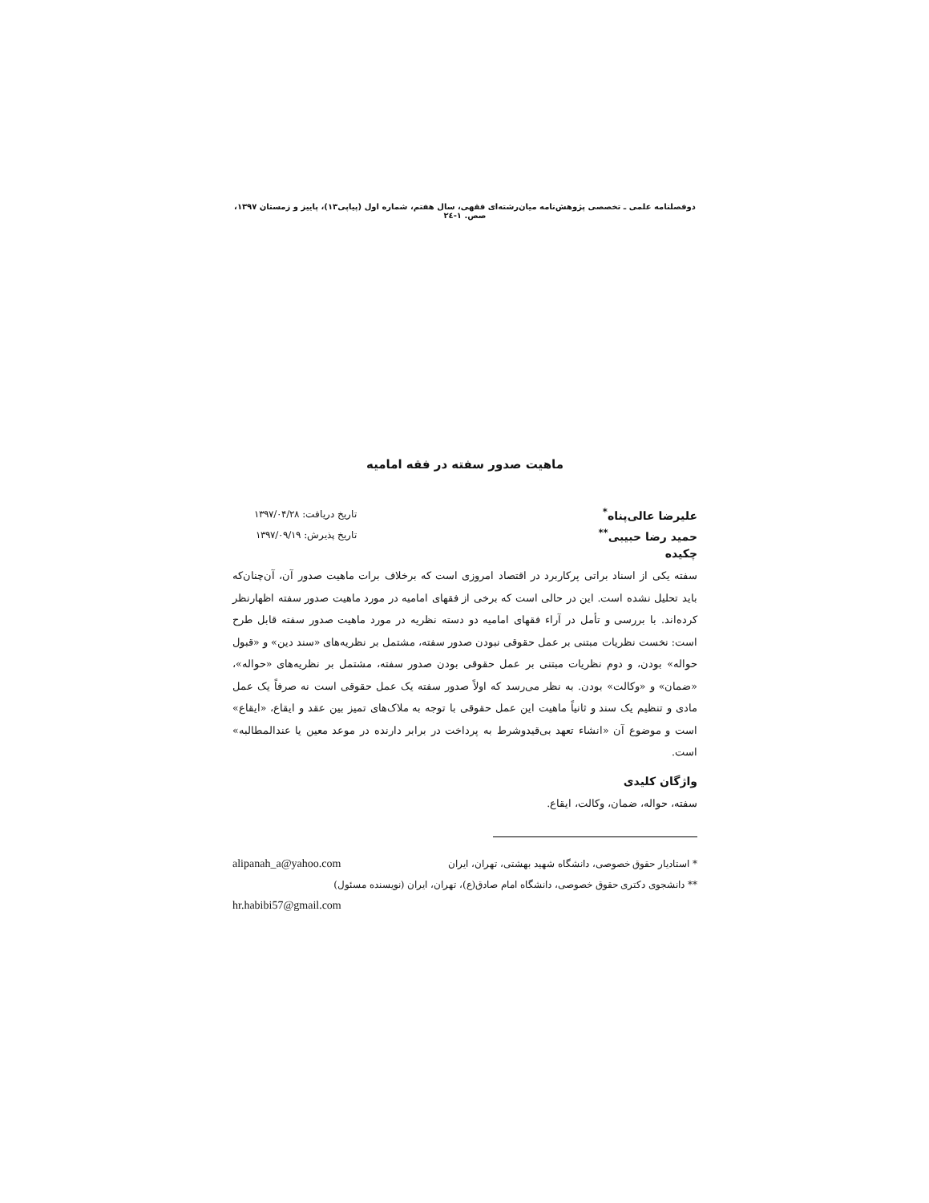دوفصلنامه علمی ـ تخصصی پژوهش‌نامه میان‌رشته‌ای فقهی، سال هفتم، شماره اول (پیاپی۱۳)، پاییز و زمستان ۱۳۹۷، صص. ۱-۲٤
ماهیت صدور سفته در فقه امامیه
علیرضا عالی‌پناه<sup>*</sup> تاریخ دریافت: ۱۳۹۷/۰۴/۲۸
حمید رضا حبیبی<sup>**</sup> تاریخ پذیرش: ۱۳۹۷/۰۹/۱۹
چکیده
سفته یکی از اسناد براتی پرکاربرد در اقتصاد امروزی است که برخلاف برات ماهیت صدور آن، آن‌چنان‌که باید تحلیل نشده است. این در حالی است که برخی از فقهای امامیه در مورد ماهیت صدور سفته اظهارنظر کرده‌اند. با بررسی و تأمل در آراء فقهای امامیه دو دسته نظریه در مورد ماهیت صدور سفته قابل طرح است: نخست نظریات مبتنی بر عمل حقوقی نبودن صدور سفته، مشتمل بر نظریه‌های «سند دین» و «قبول حواله» بودن، و دوم نظریات مبتنی بر عمل حقوقی بودن صدور سفته، مشتمل بر نظریه‌های «حواله»، «ضمان» و «وکالت» بودن. به نظر می‌رسد که اولاً صدور سفته یک عمل حقوقی است نه صرفاً یک عمل مادی و تنظیم یک سند و ثانیاً ماهیت این عمل حقوقی با توجه به ملاک‌های تمیز بین عقد و ایقاع، «ایقاع» است و موضوع آن «انشاء تعهد بی‌قیدوشرط به پرداخت در برابر دارنده در موعد معین یا عندالمطالبه» است.
واژگان کلیدی
سفته، حواله، ضمان، وکالت، ایقاع.
* استادیار حقوق خصوصی، دانشگاه شهید بهشتی، تهران، ایران alipanah_a@yahoo.com
** دانشجوی دکتری حقوق خصوصی، دانشگاه امام صادق(ع)، تهران، ایران (نویسنده مسئول)
hr.habibi57@gmail.com